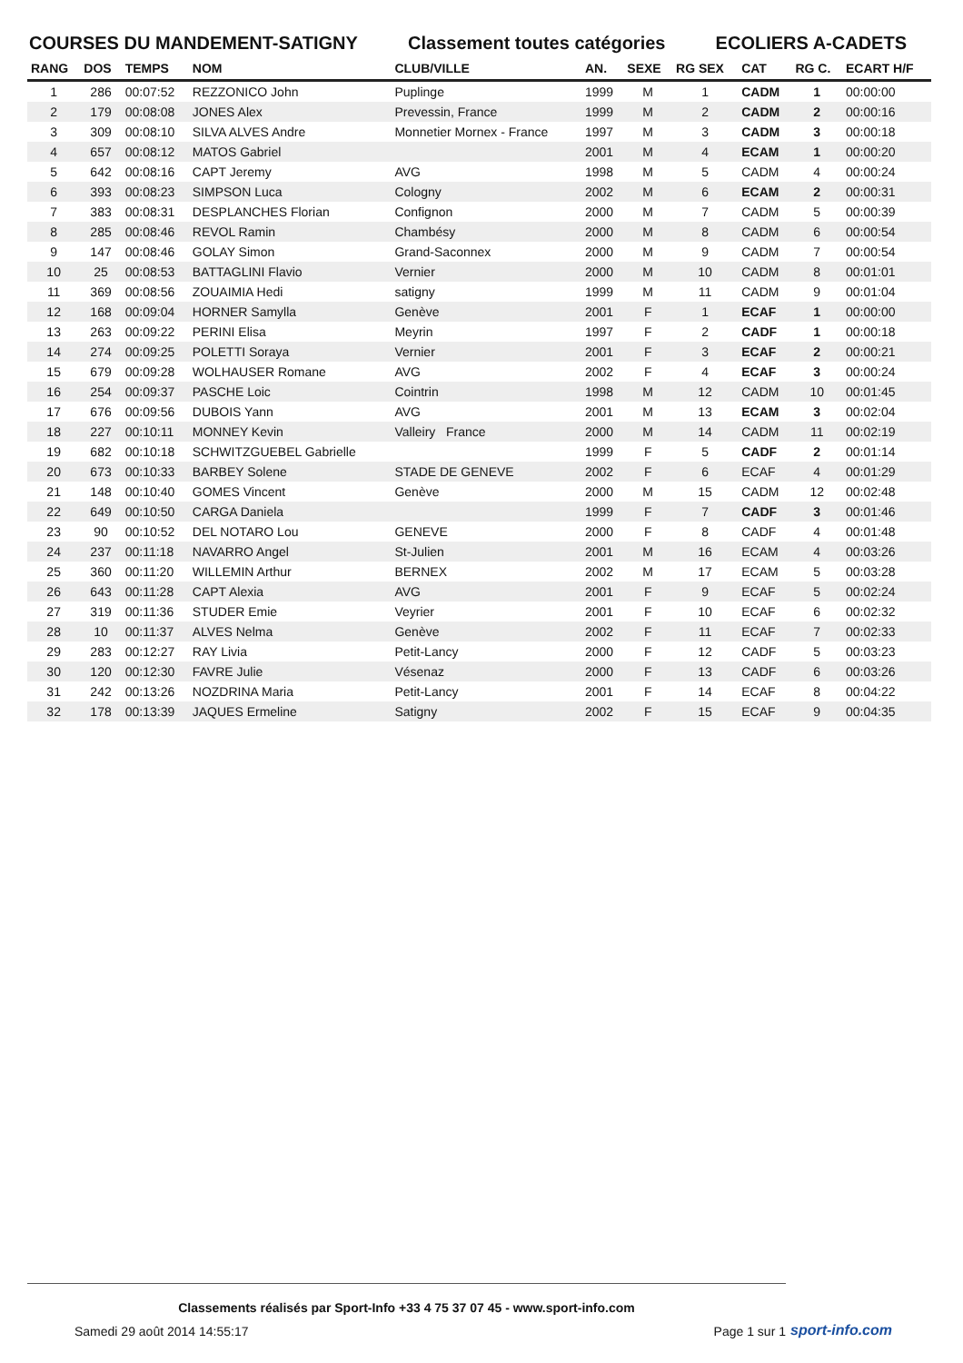COURSES DU MANDEMENT-SATIGNY Classement toutes catégories ECOLIERS A-CADETS
| RANG | DOS | TEMPS | NOM | CLUB/VILLE | AN. | SEXE | RG SEX | CAT | RG C. | ECART H/F |
| --- | --- | --- | --- | --- | --- | --- | --- | --- | --- | --- |
| 1 | 286 | 00:07:52 | REZZONICO John | Puplinge | 1999 | M | 1 | CADM | 1 | 00:00:00 |
| 2 | 179 | 00:08:08 | JONES Alex | Prevessin, France | 1999 | M | 2 | CADM | 2 | 00:00:16 |
| 3 | 309 | 00:08:10 | SILVA ALVES Andre | Monnetier Mornex - France | 1997 | M | 3 | CADM | 3 | 00:00:18 |
| 4 | 657 | 00:08:12 | MATOS Gabriel | | 2001 | M | 4 | ECAM | 1 | 00:00:20 |
| 5 | 642 | 00:08:16 | CAPT Jeremy | AVG | 1998 | M | 5 | CADM | 4 | 00:00:24 |
| 6 | 393 | 00:08:23 | SIMPSON Luca | Cologny | 2002 | M | 6 | ECAM | 2 | 00:00:31 |
| 7 | 383 | 00:08:31 | DESPLANCHES Florian | Confignon | 2000 | M | 7 | CADM | 5 | 00:00:39 |
| 8 | 285 | 00:08:46 | REVOL Ramin | Chambésy | 2000 | M | 8 | CADM | 6 | 00:00:54 |
| 9 | 147 | 00:08:46 | GOLAY Simon | Grand-Saconnex | 2000 | M | 9 | CADM | 7 | 00:00:54 |
| 10 | 25 | 00:08:53 | BATTAGLINI Flavio | Vernier | 2000 | M | 10 | CADM | 8 | 00:01:01 |
| 11 | 369 | 00:08:56 | ZOUAIMIA Hedi | satigny | 1999 | M | 11 | CADM | 9 | 00:01:04 |
| 12 | 168 | 00:09:04 | HORNER Samylla | Genève | 2001 | F | 1 | ECAF | 1 | 00:00:00 |
| 13 | 263 | 00:09:22 | PERINI Elisa | Meyrin | 1997 | F | 2 | CADF | 1 | 00:00:18 |
| 14 | 274 | 00:09:25 | POLETTI Soraya | Vernier | 2001 | F | 3 | ECAF | 2 | 00:00:21 |
| 15 | 679 | 00:09:28 | WOLHAUSER Romane | AVG | 2002 | F | 4 | ECAF | 3 | 00:00:24 |
| 16 | 254 | 00:09:37 | PASCHE Loic | Cointrin | 1998 | M | 12 | CADM | 10 | 00:01:45 |
| 17 | 676 | 00:09:56 | DUBOIS Yann | AVG | 2001 | M | 13 | ECAM | 3 | 00:02:04 |
| 18 | 227 | 00:10:11 | MONNEY Kevin | Valleiry France | 2000 | M | 14 | CADM | 11 | 00:02:19 |
| 19 | 682 | 00:10:18 | SCHWITZGUEBEL Gabrielle | | 1999 | F | 5 | CADF | 2 | 00:01:14 |
| 20 | 673 | 00:10:33 | BARBEY Solene | STADE DE GENEVE | 2002 | F | 6 | ECAF | 4 | 00:01:29 |
| 21 | 148 | 00:10:40 | GOMES Vincent | Genève | 2000 | M | 15 | CADM | 12 | 00:02:48 |
| 22 | 649 | 00:10:50 | CARGA Daniela | | 1999 | F | 7 | CADF | 3 | 00:01:46 |
| 23 | 90 | 00:10:52 | DEL NOTARO Lou | GENEVE | 2000 | F | 8 | CADF | 4 | 00:01:48 |
| 24 | 237 | 00:11:18 | NAVARRO Angel | St-Julien | 2001 | M | 16 | ECAM | 4 | 00:03:26 |
| 25 | 360 | 00:11:20 | WILLEMIN Arthur | BERNEX | 2002 | M | 17 | ECAM | 5 | 00:03:28 |
| 26 | 643 | 00:11:28 | CAPT Alexia | AVG | 2001 | F | 9 | ECAF | 5 | 00:02:24 |
| 27 | 319 | 00:11:36 | STUDER Emie | Veyrier | 2001 | F | 10 | ECAF | 6 | 00:02:32 |
| 28 | 10 | 00:11:37 | ALVES Nelma | Genève | 2002 | F | 11 | ECAF | 7 | 00:02:33 |
| 29 | 283 | 00:12:27 | RAY Livia | Petit-Lancy | 2000 | F | 12 | CADF | 5 | 00:03:23 |
| 30 | 120 | 00:12:30 | FAVRE Julie | Vésenaz | 2000 | F | 13 | CADF | 6 | 00:03:26 |
| 31 | 242 | 00:13:26 | NOZDRINA Maria | Petit-Lancy | 2001 | F | 14 | ECAF | 8 | 00:04:22 |
| 32 | 178 | 00:13:39 | JAQUES Ermeline | Satigny | 2002 | F | 15 | ECAF | 9 | 00:04:35 |
Classements réalisés par Sport-Info +33 4 75 37 07 45 - www.sport-info.com
Samedi 29 août 2014 14:55:17 Page 1 sur 1
sport-info.com